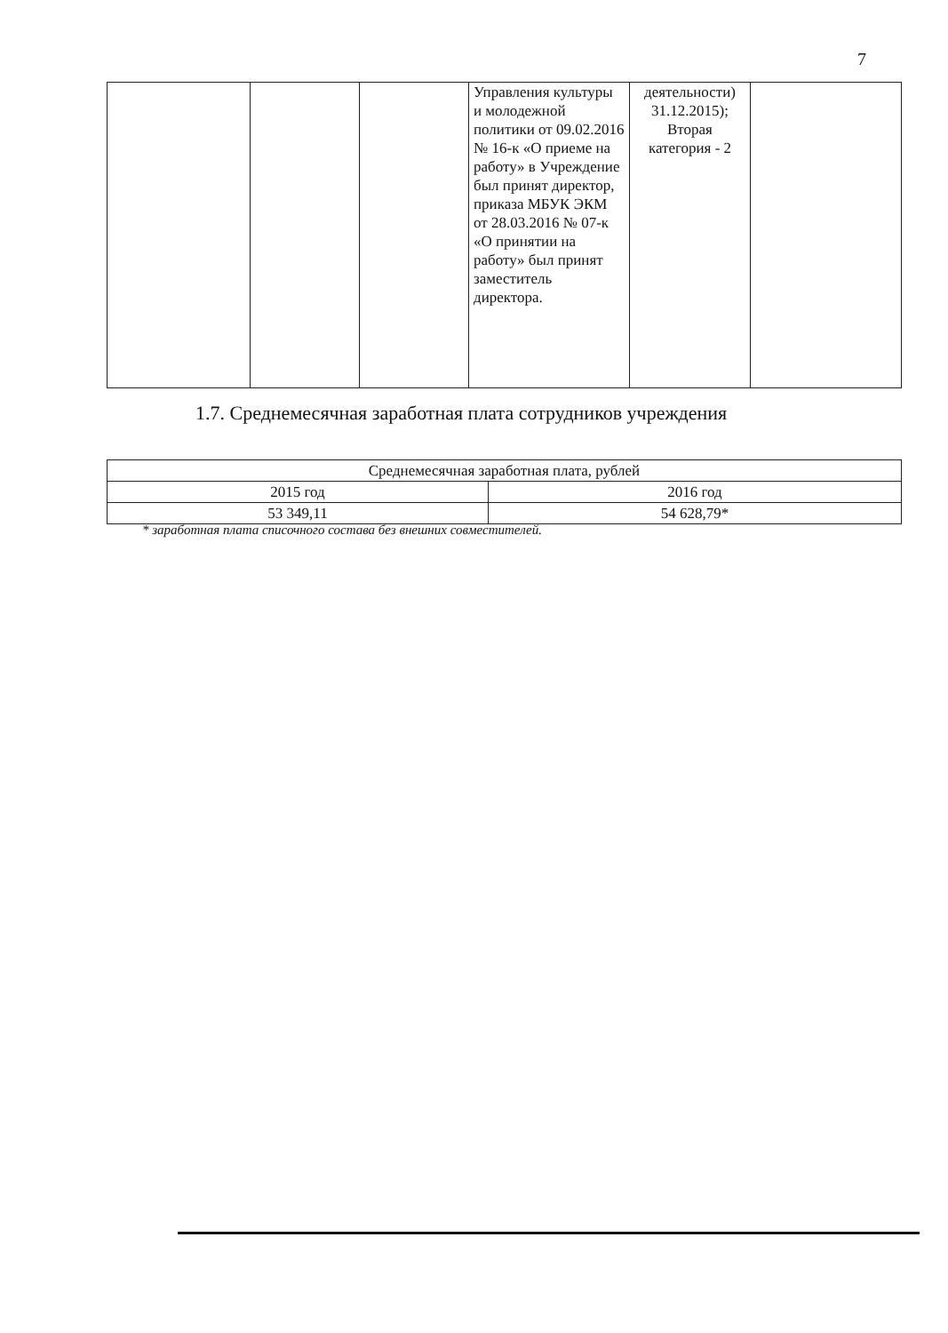7
| | | | Управления культуры и молодежной политики от 09.02.2016 № 16-к «О приеме на работу» в Учреждение был принят директор, приказа МБУК ЭКМ от 28.03.2016 № 07-к «О принятии на работу» был принят заместитель директора. | деятельности) 31.12.2015); Вторая категория - 2 | |
1.7. Среднемесячная заработная плата сотрудников учреждения
| Среднемесячная заработная плата, рублей | |
| 2015 год | 2016 год |
| 53 349,11 | 54 628,79* |
* заработная плата списочного состава без внешних совместителей.